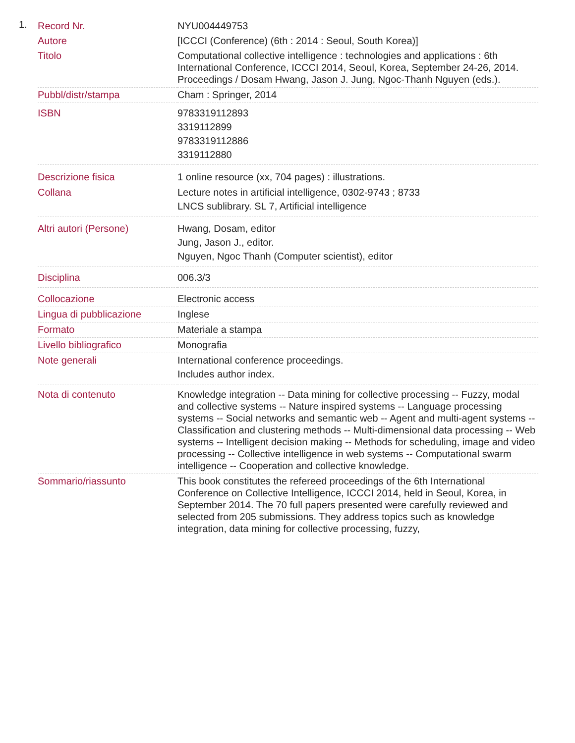1.
| Record Nr. | NYU004449753 |
| Autore | [ICCCI (Conference) (6th : 2014 : Seoul, South Korea)] |
| Titolo | Computational collective intelligence : technologies and applications : 6th International Conference, ICCCI 2014, Seoul, Korea, September 24-26, 2014. Proceedings / Dosam Hwang, Jason J. Jung, Ngoc-Thanh Nguyen (eds.). |
| Pubbl/distr/stampa | Cham : Springer, 2014 |
| ISBN | 9783319112893 3319112899 9783319112886 3319112880 |
| Descrizione fisica | 1 online resource (xx, 704 pages) : illustrations. |
| Collana | Lecture notes in artificial intelligence, 0302-9743 ; 8733 LNCS sublibrary. SL 7, Artificial intelligence |
| Altri autori (Persone) | Hwang, Dosam, editor Jung, Jason J., editor. Nguyen, Ngoc Thanh (Computer scientist), editor |
| Disciplina | 006.3/3 |
| Collocazione | Electronic access |
| Lingua di pubblicazione | Inglese |
| Formato | Materiale a stampa |
| Livello bibliografico | Monografia |
| Note generali | International conference proceedings. Includes author index. |
| Nota di contenuto | Knowledge integration -- Data mining for collective processing -- Fuzzy, modal and collective systems -- Nature inspired systems -- Language processing systems -- Social networks and semantic web -- Agent and multi-agent systems -- Classification and clustering methods -- Multi-dimensional data processing -- Web systems -- Intelligent decision making -- Methods for scheduling, image and video processing -- Collective intelligence in web systems -- Computational swarm intelligence -- Cooperation and collective knowledge. |
| Sommario/riassunto | This book constitutes the refereed proceedings of the 6th International Conference on Collective Intelligence, ICCCI 2014, held in Seoul, Korea, in September 2014. The 70 full papers presented were carefully reviewed and selected from 205 submissions. They address topics such as knowledge integration, data mining for collective processing, fuzzy, |